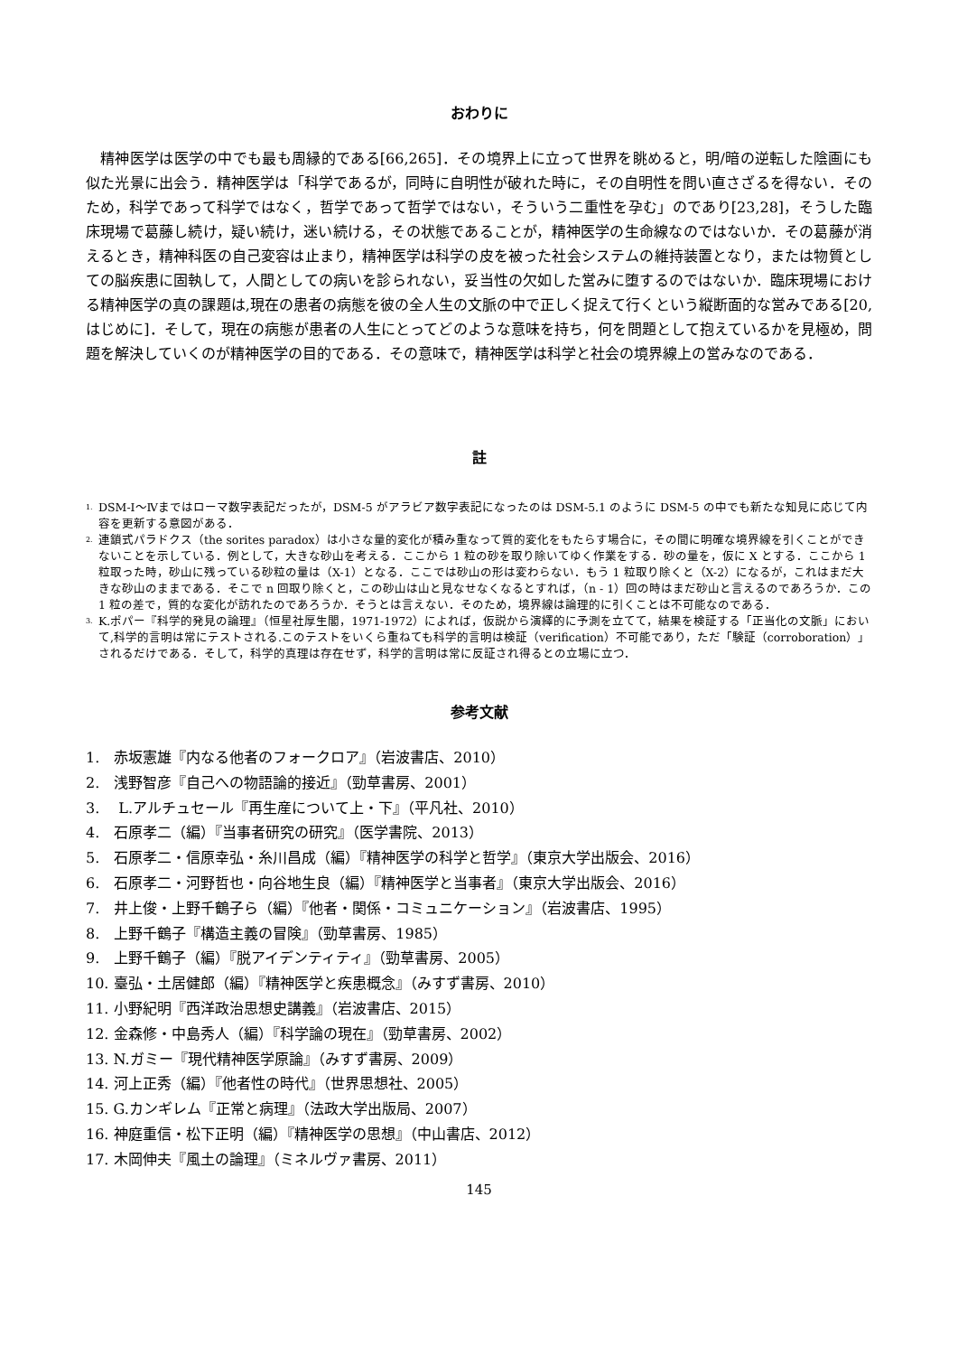おわりに
精神医学は医学の中でも最も周縁的である[66,265]．その境界上に立って世界を眺めると，明/暗の逆転した陰画にも似た光景に出会う．精神医学は「科学であるが，同時に自明性が破れた時に，その自明性を問い直さざるを得ない．そのため，科学であって科学ではなく，哲学であって哲学ではない，そういう二重性を孕む」のであり[23,28]，そうした臨床現場で葛藤し続け，疑い続け，迷い続ける，その状態であることが，精神医学の生命線なのではないか．その葛藤が消えるとき，精神科医の自己変容は止まり，精神医学は科学の皮を被った社会システムの維持装置となり，または物質としての脳疾患に固執して，人間としての病いを診られない，妥当性の欠如した営みに堕するのではないか．臨床現場における精神医学の真の課題は,現在の患者の病態を彼の全人生の文脈の中で正しく捉えて行くという縦断面的な営みである[20,はじめに]．そして，現在の病態が患者の人生にとってどのような意味を持ち，何を問題として抱えているかを見極め，問題を解決していくのが精神医学の目的である．その意味で，精神医学は科学と社会の境界線上の営みなのである．
註
<sup>1.</sup>
DSM-Ⅰ～Ⅳまではローマ数字表記だったが，DSM-5 がアラビア数字表記になったのは DSM-5.1 のように DSM-5 の中でも新たな知見に応じて内容を更新する意図がある．
<sup>2.</sup>
連鎖式パラドクス（the sorites paradox）は小さな量的変化が積み重なって質的変化をもたらす場合に，その間に明確な境界線を引くことができないことを示している．例として，大きな砂山を考える．ここから 1 粒の砂を取り除いてゆく作業をする．砂の量を，仮に X とする．ここから 1 粒取った時，砂山に残っている砂粒の量は（X-1）となる．ここでは砂山の形は変わらない．もう 1 粒取り除くと（X-2）になるが，これはまだ大きな砂山のままである．そこで n 回取り除くと，この砂山は山と見なせなくなるとすれば，（n - 1）回の時はまだ砂山と言えるのであろうか．この 1 粒の差で，質的な変化が訪れたのであろうか．そうとは言えない．そのため，境界線は論理的に引くことは不可能なのである．
<sup>3.</sup>
K.ポパー『科学的発見の論理』（恒星社厚生閣，1971-1972）によれば，仮説から演繹的に予測を立てて，結果を検証する「正当化の文脈」において,科学的言明は常にテストされる.このテストをいくら重ねても科学的言明は検証（verification）不可能であり，ただ「験証（corroboration）」されるだけである．そして，科学的真理は存在せず，科学的言明は常に反証され得るとの立場に立つ．
参考文献
1.　赤坂憲雄『内なる他者のフォークロア』（岩波書店、2010）
2.　浅野智彦『自己への物語論的接近』（勁草書房、2001）
3.　 L.アルチュセール『再生産について上・下』（平凡社、2010）
4.　石原孝二（編）『当事者研究の研究』（医学書院、2013）
5.　石原孝二・信原幸弘・糸川昌成（編）『精神医学の科学と哲学』（東京大学出版会、2016）
6.　石原孝二・河野哲也・向谷地生良（編）『精神医学と当事者』（東京大学出版会、2016）
7.　井上俊・上野千鶴子ら（編）『他者・関係・コミュニケーション』（岩波書店、1995）
8.　上野千鶴子『構造主義の冒険』（勁草書房、1985）
9.　上野千鶴子（編）『脱アイデンティティ』（勁草書房、2005）
10. 臺弘・土居健郎（編）『精神医学と疾患概念』（みすず書房、2010）
11. 小野紀明『西洋政治思想史講義』（岩波書店、2015）
12. 金森修・中島秀人（編）『科学論の現在』（勁草書房、2002）
13. N.ガミー『現代精神医学原論』（みすず書房、2009）
14. 河上正秀（編）『他者性の時代』（世界思想社、2005）
15. G.カンギレム『正常と病理』（法政大学出版局、2007）
16. 神庭重信・松下正明（編）『精神医学の思想』（中山書店、2012）
17. 木岡伸夫『風土の論理』（ミネルヴァ書房、2011）
145